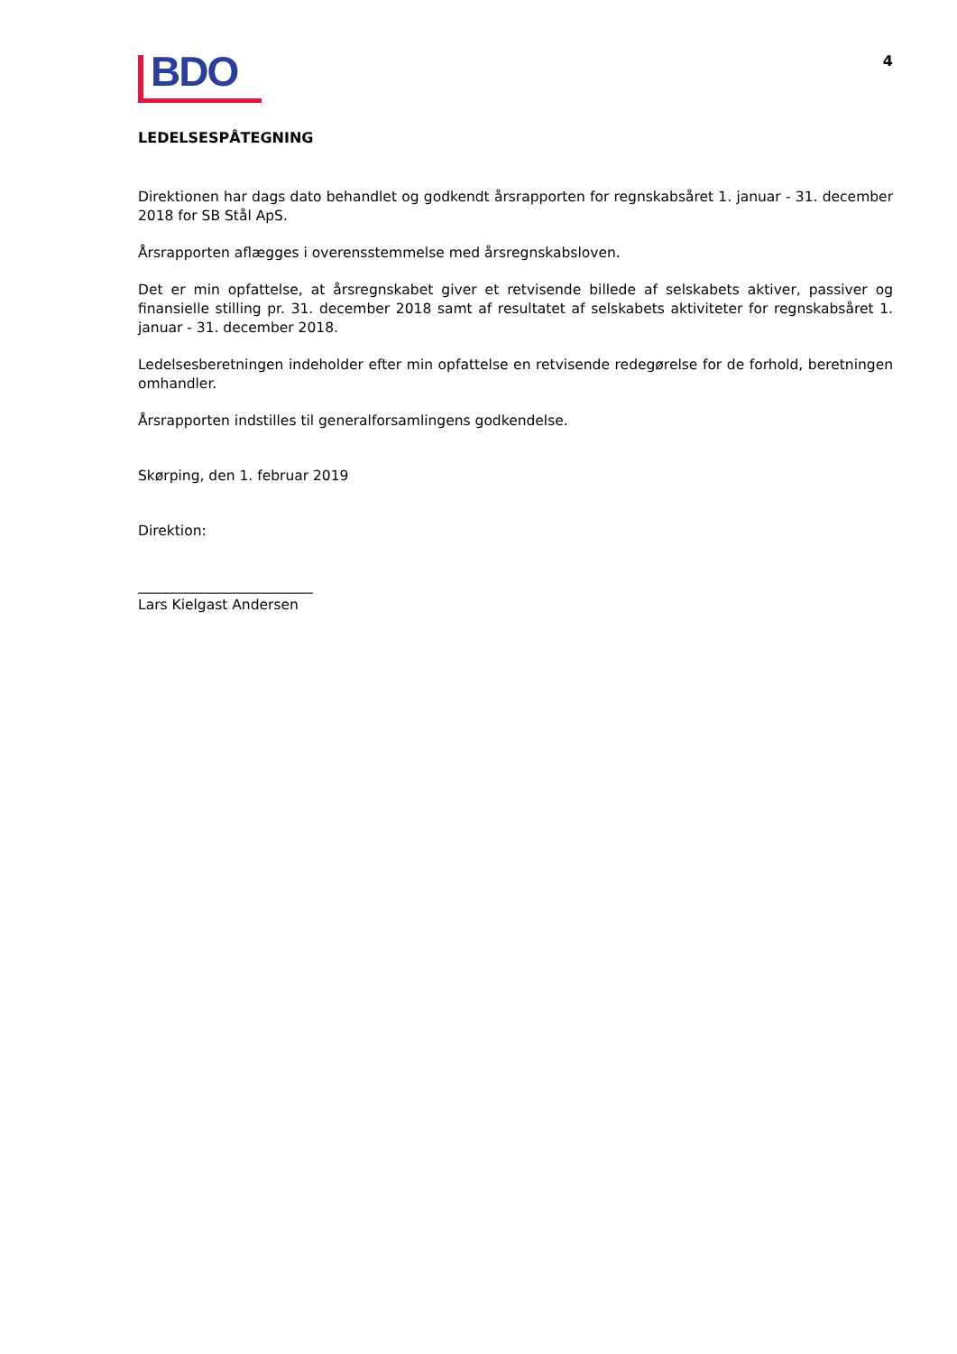BDO
4
LEDELSESPÅTEGNING
Direktionen har dags dato behandlet og godkendt årsrapporten for regnskabsåret 1. januar - 31. december 2018 for SB Stål ApS.
Årsrapporten aflægges i overensstemmelse med årsregnskabsloven.
Det er min opfattelse, at årsregnskabet giver et retvisende billede af selskabets aktiver, passiver og finansielle stilling pr. 31. december 2018 samt af resultatet af selskabets aktiviteter for regnskabsåret 1. januar - 31. december 2018.
Ledelsesberetningen indeholder efter min opfattelse en retvisende redegørelse for de forhold, beretningen omhandler.
Årsrapporten indstilles til generalforsamlingens godkendelse.
Skørping, den 1. februar 2019
Direktion:
_________________________
Lars Kielgast Andersen